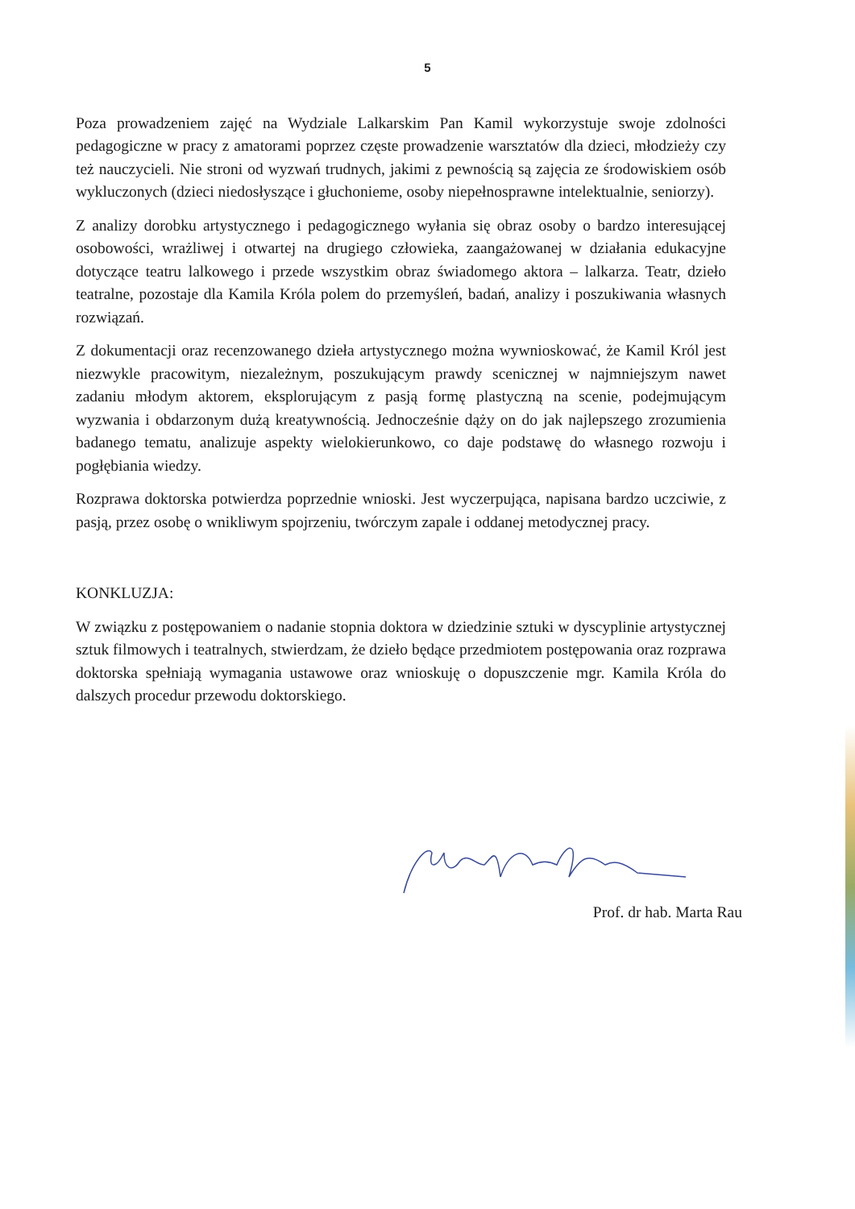5
Poza prowadzeniem zajęć na Wydziale Lalkarskim Pan Kamil wykorzystuje swoje zdolności pedagogiczne w pracy z amatorami poprzez częste prowadzenie warsztatów dla dzieci, młodzieży czy też nauczycieli. Nie stroni od wyzwań trudnych, jakimi z pewnością są zajęcia ze środowiskiem osób wykluczonych (dzieci niedosłyszące i głuchonieme, osoby niepełnosprawne intelektualnie, seniorzy).
Z analizy dorobku artystycznego i pedagogicznego wyłania się obraz osoby o bardzo interesującej osobowości, wrażliwej i otwartej na drugiego człowieka, zaangażowanej w działania edukacyjne dotyczące teatru lalkowego i przede wszystkim obraz świadomego aktora – lalkarza. Teatr, dzieło teatralne, pozostaje dla Kamila Króla polem do przemyśleń, badań, analizy i poszukiwania własnych rozwiązań.
Z dokumentacji oraz recenzowanego dzieła artystycznego można wywnioskować, że Kamil Król jest niezwykle pracowitym, niezależnym, poszukującym prawdy scenicznej w najmniejszym nawet zadaniu młodym aktorem, eksplorującym z pasją formę plastyczną na scenie, podejmującym wyzwania i obdarzonym dużą kreatywnością. Jednocześnie dąży on do jak najlepszego zrozumienia badanego tematu, analizuje aspekty wielokierunkowo, co daje podstawę do własnego rozwoju i pogłębiania wiedzy.
Rozprawa doktorska potwierdza poprzednie wnioski. Jest wyczerpująca, napisana bardzo uczciwie, z pasją, przez osobę o wnikliwym spojrzeniu, twórczym zapale i oddanej metodycznej pracy.
KONKLUZJA:
W związku z postępowaniem o nadanie stopnia doktora w dziedzinie sztuki w dyscyplinie artystycznej sztuk filmowych i teatralnych, stwierdzam, że dzieło będące przedmiotem postępowania oraz rozprawa doktorska spełniają wymagania ustawowe oraz wnioskuję o dopuszczenie mgr. Kamila Króla do dalszych procedur przewodu doktorskiego.
Prof. dr hab. Marta Rau